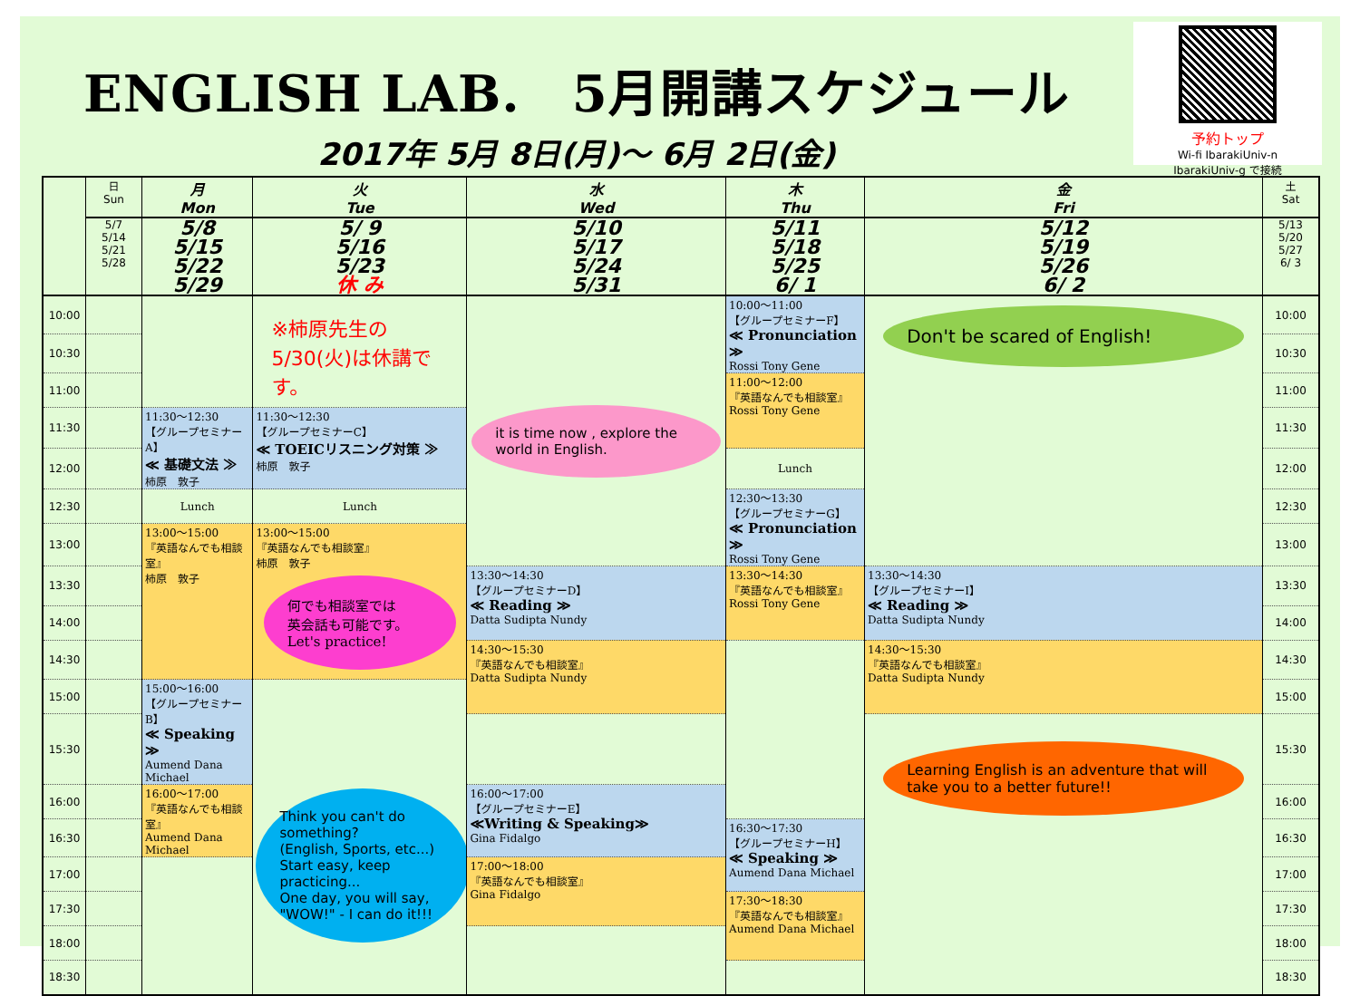ENGLISH LAB.　5月開講スケジュール
2017年 5月 8日(月)～ 6月 2日(金)
予約トップ
Wi-fi IbarakiUniv-n
IbarakiUniv-g で接続
| | 日 Sun | 月 Mon | 火 Tue | 水 Wed | 木 Thu | 金 Fri | 土 Sat |
| --- | --- | --- | --- | --- | --- | --- | --- |
| | 5/7 5/14 5/21 5/28 | 5/8 5/15 5/22 5/29 | 5/ 9 5/16 5/23 休 み | 5/10 5/17 5/24 5/31 | 5/11 5/18 5/25 6/ 1 | 5/12 5/19 5/26 6/ 2 | 5/13 5/20 5/27 6/ 3 |
| 10:00 | | | ※柿原先生の 5/30(火)は休講です。 | it is time now , explore the world in English. | 10:00～11:00 【グループセミナーF】 ≪ Pronunciation ≫ Rossi Tony Gene | Don't be scared of English! | 10:00 |
| 10:30 | | | | | | | 10:30 |
| 11:00 | | | | | 11:00～12:00 『英語なんでも相談室』 Rossi Tony Gene | | 11:00 |
| 11:30 | | 11:30～12:30 【グループセミナーA】 ≪ 基礎文法 ≫ 柿原 敦子 | 11:30～12:30 【グループセミナーC】 ≪ TOEICリスニング対策 ≫ 柿原 敦子 | | | | 11:30 |
| 12:00 | | | | | Lunch | | 12:00 |
| 12:30 | | Lunch | Lunch | | 12:30～13:30 【グループセミナーG】 ≪ Pronunciation ≫ Rossi Tony Gene | | 12:30 |
| 13:00 | | 13:00～15:00 『英語なんでも相談室』 柿原 敦子 | 13:00～15:00 『英語なんでも相談室』 柿原 敦子 何でも相談室では 英会話も可能です。 Let's practice! | | | | 13:00 |
| 13:30 | | | | 13:30～14:30 【グループセミナーD】 ≪ Reading ≫ Datta Sudipta Nundy | 13:30～14:30 『英語なんでも相談室』 Rossi Tony Gene | 13:30～14:30 【グループセミナーI】 ≪ Reading ≫ Datta Sudipta Nundy | 13:30 |
| 14:00 | | | | | | | 14:00 |
| 14:30 | | | | 14:30～15:30 『英語なんでも相談室』 Datta Sudipta Nundy | | 14:30～15:30 『英語なんでも相談室』 Datta Sudipta Nundy | 14:30 |
| 15:00 | | 15:00～16:00 【グループセミナーB】 ≪ Speaking ≫ Aumend Dana Michael | Think you can't do something? (English, Sports, etc...) Start easy, keep practicing... One day, you will say, "WOW!" - I can do it!!! | | | | 15:00 |
| 15:30 | | | | | | Learning English is an adventure that will take you to a better future!! | 15:30 |
| 16:00 | | 16:00～17:00 『英語なんでも相談室』 Aumend Dana Michael | | 16:00～17:00 【グループセミナーE】 ≪Writing & Speaking≫ Gina Fidalgo | | | 16:00 |
| 16:30 | | | | | 16:30～17:30 【グループセミナーH】 ≪ Speaking ≫ Aumend Dana Michael | | 16:30 |
| 17:00 | | | | 17:00～18:00 『英語なんでも相談室』 Gina Fidalgo | | | 17:00 |
| 17:30 | | | | | 17:30～18:30 『英語なんでも相談室』 Aumend Dana Michael | | 17:30 |
| 18:00 | | | | | | | 18:00 |
| 18:30 | | | | | | | 18:30 |